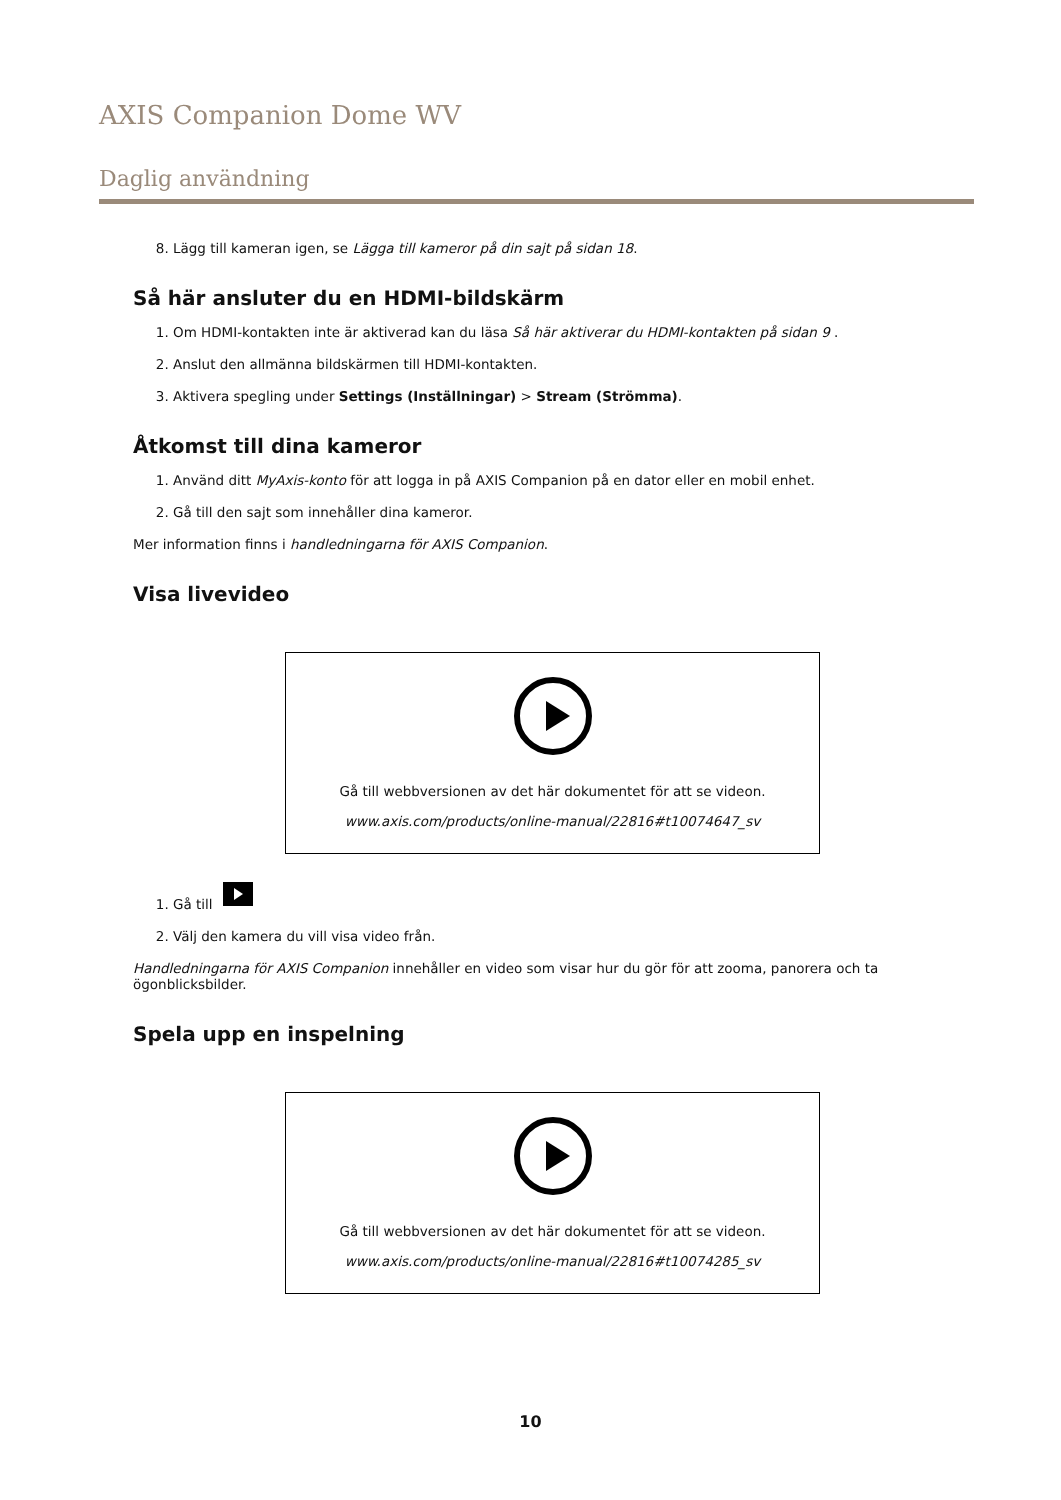AXIS Companion Dome WV
Daglig användning
8. Lägg till kameran igen, se Lägga till kameror på din sajt på sidan 18.
Så här ansluter du en HDMI-bildskärm
1. Om HDMI-kontakten inte är aktiverad kan du läsa Så här aktiverar du HDMI-kontakten på sidan 9 .
2. Anslut den allmänna bildskärmen till HDMI-kontakten.
3. Aktivera spegling under Settings (Inställningar) > Stream (Strömma).
Åtkomst till dina kameror
1. Använd ditt MyAxis-konto för att logga in på AXIS Companion på en dator eller en mobil enhet.
2. Gå till den sajt som innehåller dina kameror.
Mer information finns i handledningarna för AXIS Companion.
Visa livevideo
Gå till webbversionen av det här dokumentet för att se videon.
www.axis.com/products/online-manual/22816#t10074647_sv
1. Gå till
2. Välj den kamera du vill visa video från.
Handledningarna för AXIS Companion innehåller en video som visar hur du gör för att zooma, panorera och ta ögonblicksbilder.
Spela upp en inspelning
Gå till webbversionen av det här dokumentet för att se videon.
www.axis.com/products/online-manual/22816#t10074285_sv
10